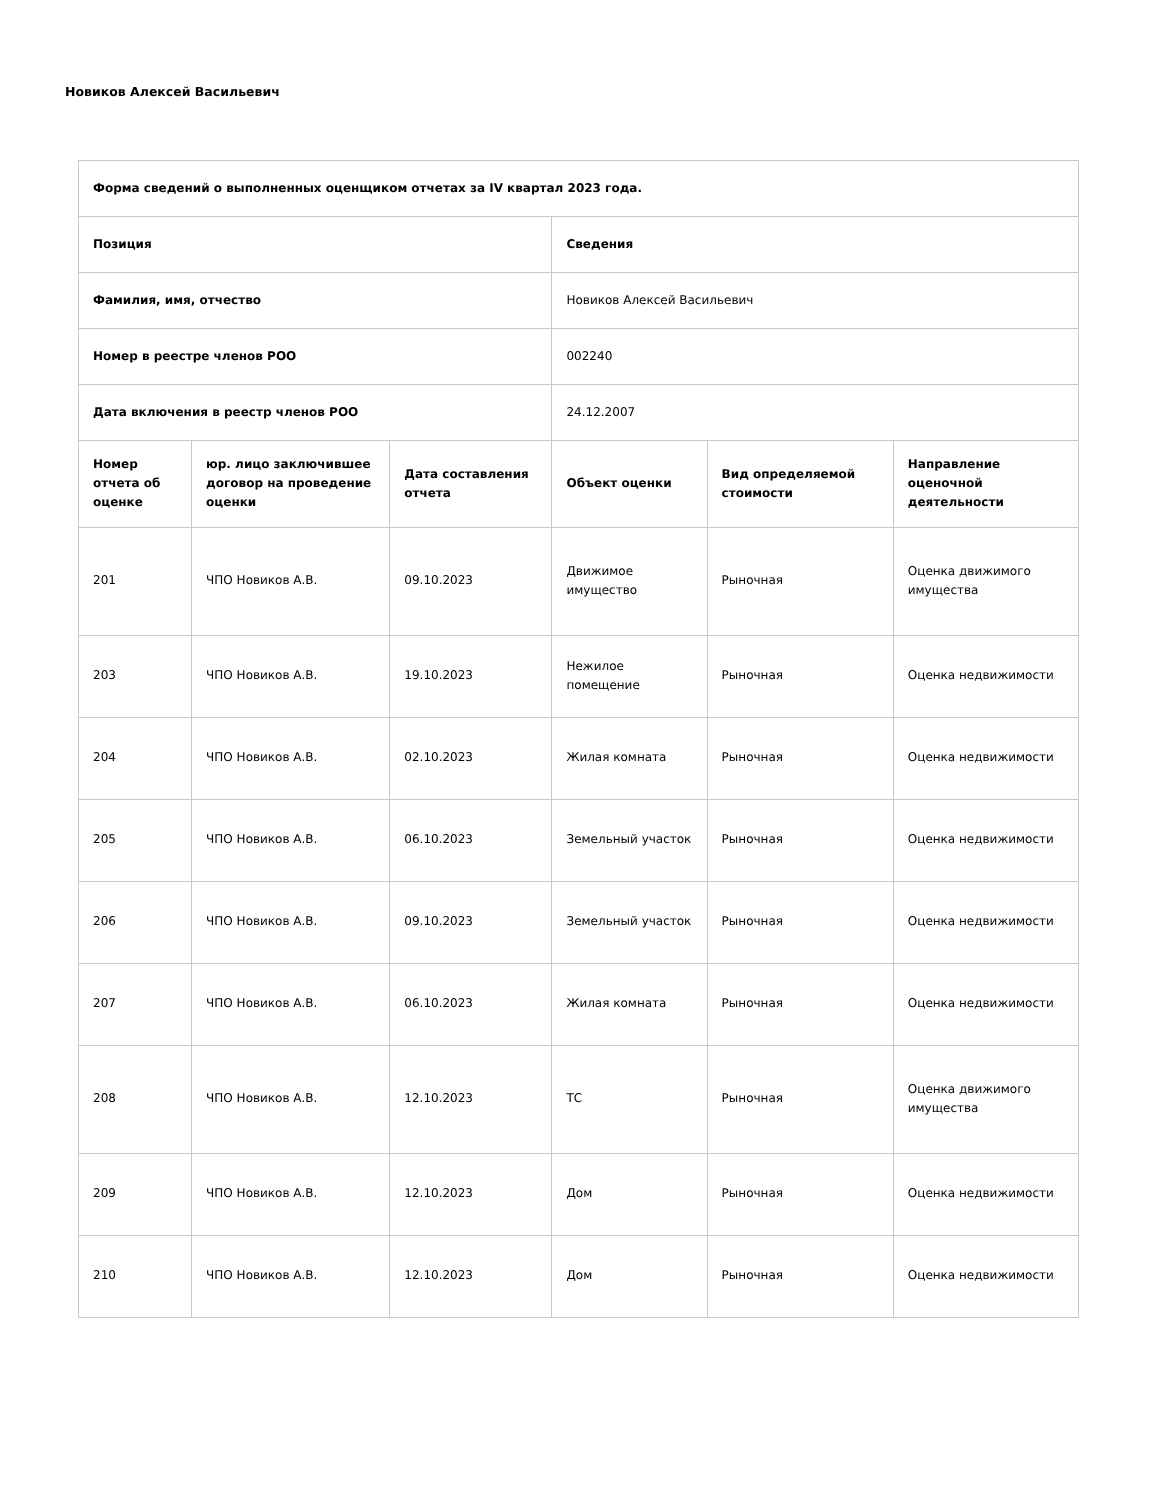Новиков Алексей Васильевич
| Форма сведений о выполненных оценщиком отчетах за IV квартал 2023 года. | | | | | |
| --- | --- | --- | --- | --- | --- |
| Позиция | | | Сведения | | |
| Фамилия, имя, отчество | | | Новиков Алексей Васильевич | | |
| Номер в реестре членов РОО | | | 002240 | | |
| Дата включения в реестр членов РОО | | | 24.12.2007 | | |
| Номер отчета об оценке | юр. лицо заключившее договор на проведение оценки | Дата составления отчета | Объект оценки | Вид определяемой стоимости | Направление оценочной деятельности |
| 201 | ЧПО Новиков А.В. | 09.10.2023 | Движимое имущество | Рыночная | Оценка движимого имущества |
| 203 | ЧПО Новиков А.В. | 19.10.2023 | Нежилое помещение | Рыночная | Оценка недвижимости |
| 204 | ЧПО Новиков А.В. | 02.10.2023 | Жилая комната | Рыночная | Оценка недвижимости |
| 205 | ЧПО Новиков А.В. | 06.10.2023 | Земельный участок | Рыночная | Оценка недвижимости |
| 206 | ЧПО Новиков А.В. | 09.10.2023 | Земельный участок | Рыночная | Оценка недвижимости |
| 207 | ЧПО Новиков А.В. | 06.10.2023 | Жилая комната | Рыночная | Оценка недвижимости |
| 208 | ЧПО Новиков А.В. | 12.10.2023 | ТС | Рыночная | Оценка движимого имущества |
| 209 | ЧПО Новиков А.В. | 12.10.2023 | Дом | Рыночная | Оценка недвижимости |
| 210 | ЧПО Новиков А.В. | 12.10.2023 | Дом | Рыночная | Оценка недвижимости |